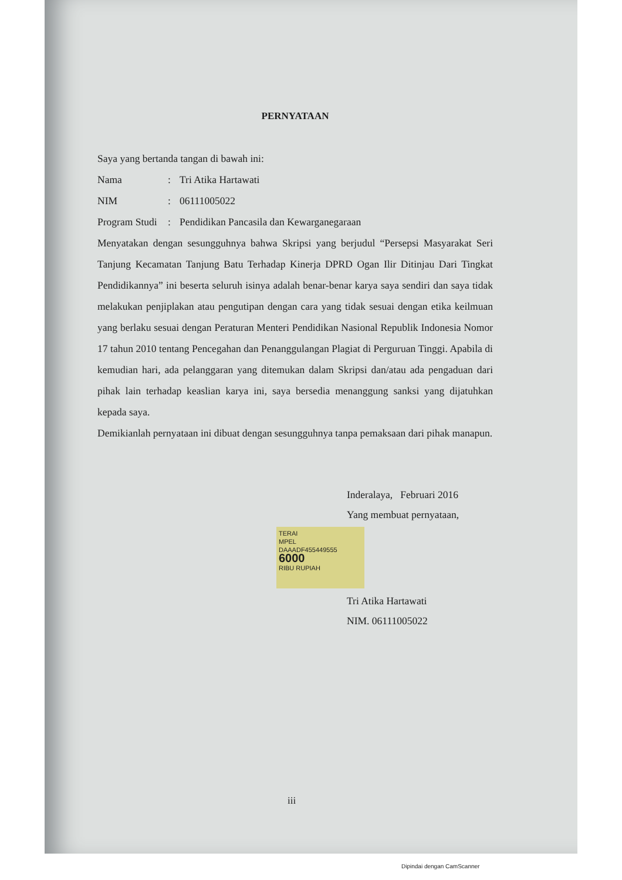PERNYATAAN
Saya yang bertanda tangan di bawah ini:
| Nama | : | Tri Atika Hartawati |
| NIM | : | 06111005022 |
| Program Studi | : | Pendidikan Pancasila dan Kewarganegaraan |
Menyatakan dengan sesungguhnya bahwa Skripsi yang berjudul “Persepsi Masyarakat Seri Tanjung Kecamatan Tanjung Batu Terhadap Kinerja DPRD Ogan Ilir Ditinjau Dari Tingkat Pendidikannya” ini beserta seluruh isinya adalah benar-benar karya saya sendiri dan saya tidak melakukan penjiplakan atau pengutipan dengan cara yang tidak sesuai dengan etika keilmuan yang berlaku sesuai dengan Peraturan Menteri Pendidikan Nasional Republik Indonesia Nomor 17 tahun 2010 tentang Pencegahan dan Penanggulangan Plagiat di Perguruan Tinggi. Apabila di kemudian hari, ada pelanggaran yang ditemukan dalam Skripsi dan/atau ada pengaduan dari pihak lain terhadap keaslian karya ini, saya bersedia menanggung sanksi yang dijatuhkan kepada saya.
Demikianlah pernyataan ini dibuat dengan sesungguhnya tanpa pemaksaan dari pihak manapun.
Inderalaya, Februari 2016
Yang membuat pernyataan,
TERAI
MPEL
DAAADF455449555
6000
RIBU RUPIAH
Tri Atika Hartawati
NIM. 06111005022
iii
Dipindai dengan CamScanner